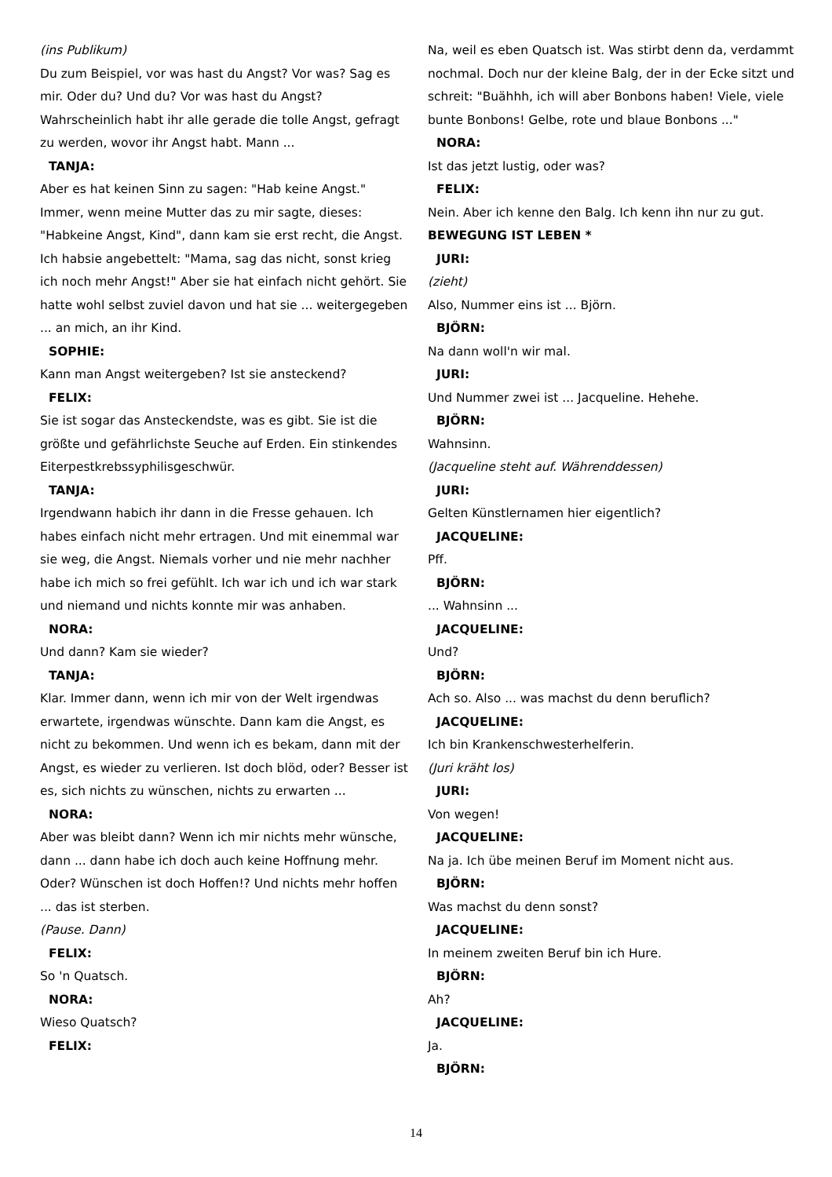(ins Publikum)
Du zum Beispiel, vor was hast du Angst? Vor was? Sag es mir. Oder du? Und du? Vor was hast du Angst? Wahrscheinlich habt ihr alle gerade die tolle Angst, gefragt zu werden, wovor ihr Angst habt. Mann ...
TANJA:
Aber es hat keinen Sinn zu sagen: "Hab keine Angst." Immer, wenn meine Mutter das zu mir sagte, dieses: "Habkeine Angst, Kind", dann kam sie erst recht, die Angst. Ich habsie angebettelt: "Mama, sag das nicht, sonst krieg ich noch mehr Angst!" Aber sie hat einfach nicht gehört. Sie hatte wohl selbst zuviel davon und hat sie ... weitergegeben ... an mich, an ihr Kind.
SOPHIE:
Kann man Angst weitergeben? Ist sie ansteckend?
FELIX:
Sie ist sogar das Ansteckendste, was es gibt. Sie ist die größte und gefährlichste Seuche auf Erden. Ein stinkendes Eiterpestkrebssyphilisgeschwür.
TANJA:
Irgendwann habich ihr dann in die Fresse gehauen. Ich habes einfach nicht mehr ertragen. Und mit einemmal war sie weg, die Angst. Niemals vorher und nie mehr nachher habe ich mich so frei gefühlt. Ich war ich und ich war stark und niemand und nichts konnte mir was anhaben.
NORA:
Und dann? Kam sie wieder?
TANJA:
Klar. Immer dann, wenn ich mir von der Welt irgendwas erwartete, irgendwas wünschte. Dann kam die Angst, es nicht zu bekommen. Und wenn ich es bekam, dann mit der Angst, es wieder zu verlieren. Ist doch blöd, oder? Besser ist es, sich nichts zu wünschen, nichts zu erwarten ...
NORA:
Aber was bleibt dann? Wenn ich mir nichts mehr wünsche, dann ... dann habe ich doch auch keine Hoffnung mehr. Oder? Wünschen ist doch Hoffen!? Und nichts mehr hoffen ... das ist sterben.
(Pause. Dann)
FELIX:
So 'n Quatsch.
NORA:
Wieso Quatsch?
FELIX:
Na, weil es eben Quatsch ist. Was stirbt denn da, verdammt nochmal. Doch nur der kleine Balg, der in der Ecke sitzt und schreit: "Buähhh, ich will aber Bonbons haben! Viele, viele bunte Bonbons! Gelbe, rote und blaue Bonbons ..."
NORA:
Ist das jetzt lustig, oder was?
FELIX:
Nein. Aber ich kenne den Balg. Ich kenn ihn nur zu gut.
BEWEGUNG IST LEBEN *
JURI:
(zieht)
Also, Nummer eins ist ... Björn.
BJÖRN:
Na dann woll'n wir mal.
JURI:
Und Nummer zwei ist ... Jacqueline. Hehehe.
BJÖRN:
Wahnsinn.
(Jacqueline steht auf. Währenddessen)
JURI:
Gelten Künstlernamen hier eigentlich?
JACQUELINE:
Pff.
BJÖRN:
... Wahnsinn ...
JACQUELINE:
Und?
BJÖRN:
Ach so. Also ... was machst du denn beruflich?
JACQUELINE:
Ich bin Krankenschwesterhelferin.
(Juri kräht los)
JURI:
Von wegen!
JACQUELINE:
Na ja. Ich übe meinen Beruf im Moment nicht aus.
BJÖRN:
Was machst du denn sonst?
JACQUELINE:
In meinem zweiten Beruf bin ich Hure.
BJÖRN:
Ah?
JACQUELINE:
Ja.
BJÖRN:
14